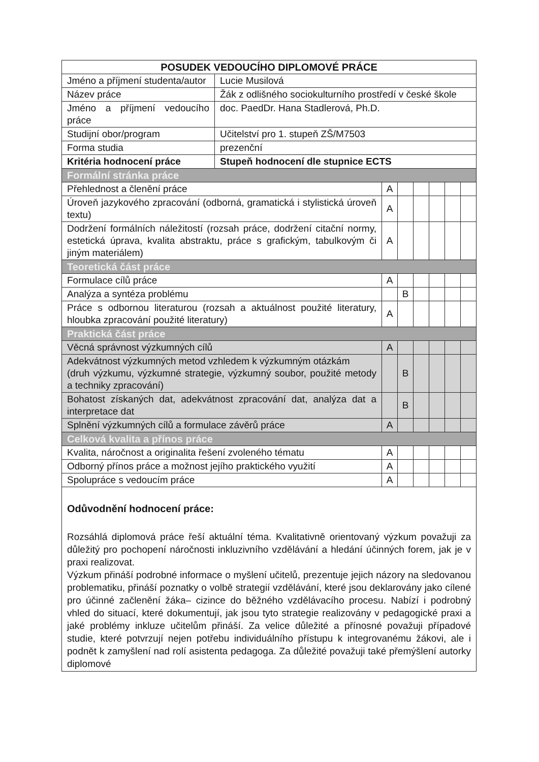| POSUDEK VEDOUCÍHO DIPLOMOVÉ PRÁCE | | | | | | | |
| --- | --- | --- | --- | --- | --- | --- | --- |
| Jméno a příjmení studenta/autor | Lucie Musilová | | | | | | |
| Název práce | Žák z odlišného sociokulturního prostředí v české škole | | | | | | |
| Jméno a příjmení vedoucího práce | doc. PaedDr. Hana Stadlerová, Ph.D. | | | | | | |
| Studijní obor/program | Učitelství pro 1. stupeň ZŠ/M7503 | | | | | | |
| Forma studia | prezenční | | | | | | |
| Kritéria hodnocení práce | Stupeň hodnocení dle stupnice ECTS | | | | | | |
| Formální stránka práce | | | | | | | |
| Přehlednost a členění práce | | A | | | | | |
| Úroveň jazykového zpracování (odborná, gramatická i stylistická úroveň textu) | | A | | | | | |
| Dodržení formálních náležitostí (rozsah práce, dodržení citační normy, estetická úprava, kvalita abstraktu, práce s grafickým, tabulkovým či jiným materiálem) | | A | | | | | |
| Teoretická část práce | | | | | | | |
| Formulace cílů práce | | A | | | | | |
| Analýza a syntéza problému | | | B | | | | |
| Práce s odbornou literaturou (rozsah a aktuálnost použité literatury, hloubka zpracování použité literatury) | | A | | | | | |
| Praktická část práce | | | | | | | |
| Věcná správnost výzkumných cílů | | A | | | | | |
| Adekvátnost výzkumných metod vzhledem k výzkumným otázkám (druh výzkumu, výzkumné strategie, výzkumný soubor, použité metody a techniky zpracování) | | | B | | | | |
| Bohatost získaných dat, adekvátnost zpracování dat, analýza dat a interpretace dat | | | B | | | | |
| Splnění výzkumných cílů a formulace závěrů práce | | A | | | | | |
| Celková kvalita a přínos práce | | | | | | | |
| Kvalita, náročnost a originalita řešení zvoleného tématu | | A | | | | | |
| Odborný přínos práce a možnost jejího praktického využití | | A | | | | | |
| Spolupráce s vedoucím práce | | A | | | | | |
| Odůvodnění hodnocení práce: Rozsáhlá diplomová práce řeší aktuální téma. Kvalitativně orientovaný výzkum považuji za důležitý pro pochopení náročnosti inkluzivního vzdělávání a hledání účinných forem, jak je v praxi realizovat. Výzkum přináší podrobné informace o myšlení učitelů, prezentuje jejich názory na sledovanou problematiku, přináší poznatky o volbě strategií vzdělávání, které jsou deklarovány jako cílené pro účinné začlenění žáka– cizince do běžného vzdělávacího procesu. Nabízí i podrobný vhled do situací, které dokumentují, jak jsou tyto strategie realizovány v pedagogické praxi a jaké problémy inkluze učitelům přináší. Za velice důležité a přínosné považuji případové studie, které potvrzují nejen potřebu individuálního přístupu k integrovanému žákovi, ale i podnět k zamyšlení nad rolí asistenta pedagoga. Za důležité považuji také přemýšlení autorky diplomové | | | | | | | |